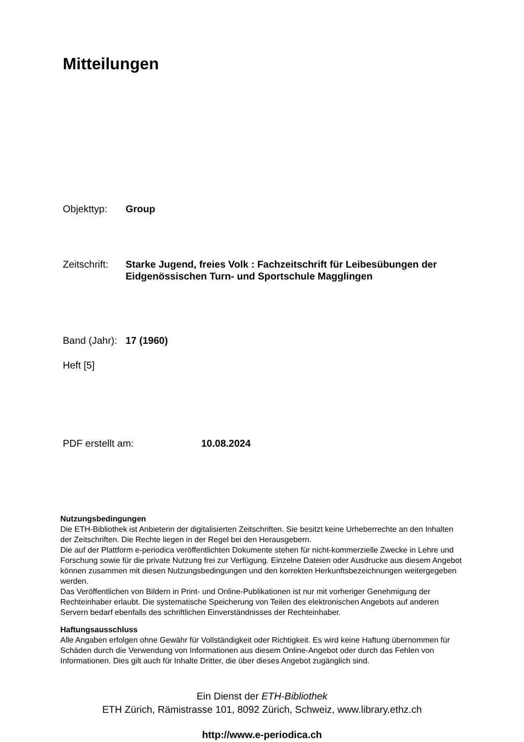Mitteilungen
Objekttyp: Group
Zeitschrift:
Starke Jugend, freies Volk : Fachzeitschrift für Leibesübungen der Eidgenössischen Turn- und Sportschule Magglingen
Band (Jahr):
17 (1960)
Heft [5]
PDF erstellt am: 10.08.2024
Nutzungsbedingungen
Die ETH-Bibliothek ist Anbieterin der digitalisierten Zeitschriften. Sie besitzt keine Urheberrechte an den Inhalten der Zeitschriften. Die Rechte liegen in der Regel bei den Herausgebern.
Die auf der Plattform e-periodica veröffentlichten Dokumente stehen für nicht-kommerzielle Zwecke in Lehre und Forschung sowie für die private Nutzung frei zur Verfügung. Einzelne Dateien oder Ausdrucke aus diesem Angebot können zusammen mit diesen Nutzungsbedingungen und den korrekten Herkunftsbezeichnungen weitergegeben werden.
Das Veröffentlichen von Bildern in Print- und Online-Publikationen ist nur mit vorheriger Genehmigung der Rechteinhaber erlaubt. Die systematische Speicherung von Teilen des elektronischen Angebots auf anderen Servern bedarf ebenfalls des schriftlichen Einverständnisses der Rechteinhaber.
Haftungsausschluss
Alle Angaben erfolgen ohne Gewähr für Vollständigkeit oder Richtigkeit. Es wird keine Haftung übernommen für Schäden durch die Verwendung von Informationen aus diesem Online-Angebot oder durch das Fehlen von Informationen. Dies gilt auch für Inhalte Dritter, die über dieses Angebot zugänglich sind.
Ein Dienst der ETH-Bibliothek
ETH Zürich, Rämistrasse 101, 8092 Zürich, Schweiz, www.library.ethz.ch
http://www.e-periodica.ch